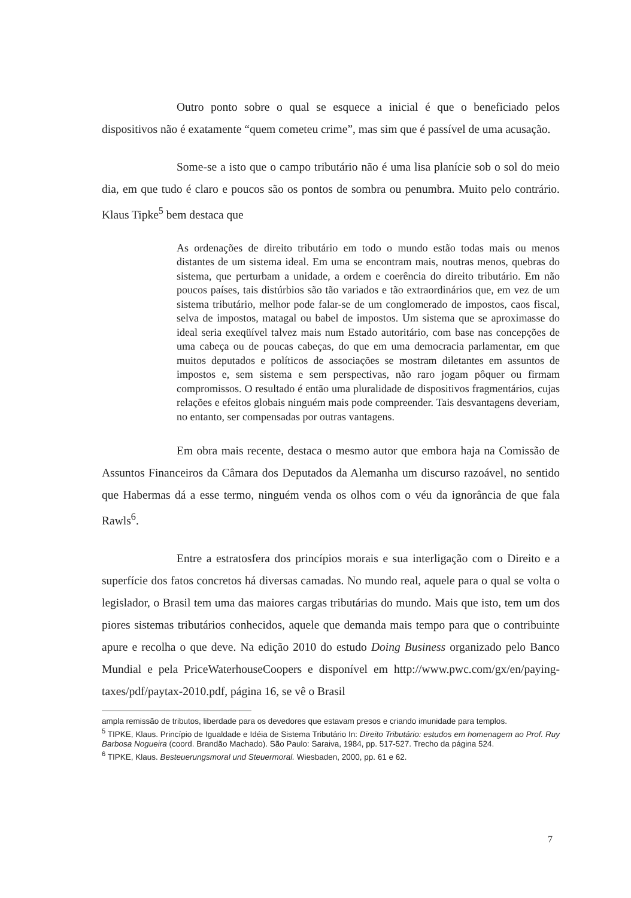Outro ponto sobre o qual se esquece a inicial é que o beneficiado pelos dispositivos não é exatamente “quem cometeu crime”, mas sim que é passível de uma acusação.
Some-se a isto que o campo tributário não é uma lisa planície sob o sol do meio dia, em que tudo é claro e poucos são os pontos de sombra ou penumbra. Muito pelo contrário. Klaus Tipke<sup>5</sup> bem destaca que
As ordenações de direito tributário em todo o mundo estão todas mais ou menos distantes de um sistema ideal. Em uma se encontram mais, noutras menos, quebras do sistema, que perturbam a unidade, a ordem e coerência do direito tributário. Em não poucos países, tais distúrbios são tão variados e tão extraordinários que, em vez de um sistema tributário, melhor pode falar-se de um conglomerado de impostos, caos fiscal, selva de impostos, matagal ou babel de impostos. Um sistema que se aproximasse do ideal seria exeqüível talvez mais num Estado autoritário, com base nas concepções de uma cabeça ou de poucas cabeças, do que em uma democracia parlamentar, em que muitos deputados e políticos de associações se mostram diletantes em assuntos de impostos e, sem sistema e sem perspectivas, não raro jogam pôquer ou firmam compromissos. O resultado é então uma pluralidade de dispositivos fragmentários, cujas relações e efeitos globais ninguém mais pode compreender. Tais desvantagens deveriam, no entanto, ser compensadas por outras vantagens.
Em obra mais recente, destaca o mesmo autor que embora haja na Comissão de Assuntos Financeiros da Câmara dos Deputados da Alemanha um discurso razoável, no sentido que Habermas dá a esse termo, ninguém venda os olhos com o véu da ignorância de que fala Rawls<sup>6</sup>.
Entre a estratosfera dos princípios morais e sua interligação com o Direito e a superfície dos fatos concretos há diversas camadas. No mundo real, aquele para o qual se volta o legislador, o Brasil tem uma das maiores cargas tributárias do mundo. Mais que isto, tem um dos piores sistemas tributários conhecidos, aquele que demanda mais tempo para que o contribuinte apure e recolha o que deve. Na edição 2010 do estudo Doing Business organizado pelo Banco Mundial e pela PriceWaterhouseCoopers e disponível em http://www.pwc.com/gx/en/paying-taxes/pdf/paytax-2010.pdf, página 16, se vê o Brasil
ampla remissão de tributos, liberdade para os devedores que estavam presos e criando imunidade para templos.
<sup>5</sup> TIPKE, Klaus. Princípio de Igualdade e Idéia de Sistema Tributário In: Direito Tributário: estudos em homenagem ao Prof. Ruy Barbosa Nogueira (coord. Brandão Machado). São Paulo: Saraiva, 1984, pp. 517-527. Trecho da página 524.
<sup>6</sup> TIPKE, Klaus. Besteuerungsmoral und Steuermoral. Wiesbaden, 2000, pp. 61 e 62.
7